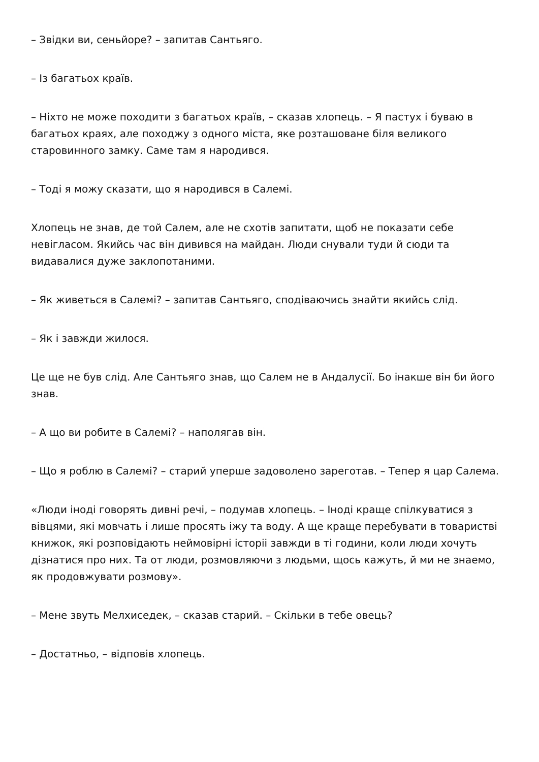– Звідки ви, сеньйоре? – запитав Сантьяго.
– Із багатьох країв.
– Ніхто не може походити з багатьох країв, – сказав хлопець. – Я пастух і буваю в багатьох краях, але походжу з одного міста, яке розташоване біля великого старовинного замку. Саме там я народився.
– Тоді я можу сказати, що я народився в Салемі.
Хлопець не знав, де той Салем, але не схотів запитати, щоб не показати себе невігласом. Якийсь час він дивився на майдан. Люди снували туди й сюди та видавалися дуже заклопотаними.
– Як живеться в Салемі? – запитав Сантьяго, сподіваючись знайти якийсь слід.
– Як і завжди жилося.
Це ще не був слід. Але Сантьяго знав, що Салем не в Андалусії. Бо інакше він би його знав.
– А що ви робите в Салемі? – наполягав він.
– Що я роблю в Салемі? – старий уперше задоволено зареготав. – Тепер я цар Салема.
«Люди іноді говорять дивні речі, – подумав хлопець. – Іноді краще спілкуватися з вівцями, які мовчать і лише просять іжу та воду. А ще краще перебувати в товаристві книжок, які розповідають неймовірні історіі завжди в ті години, коли люди хочуть дізнатися про них. Та от люди, розмовляючи з людьми, щось кажуть, й ми не знаемо, як продовжувати розмову».
– Мене звуть Мелхиседек, – сказав старий. – Скільки в тебе овець?
– Достатньо, – відповів хлопець.